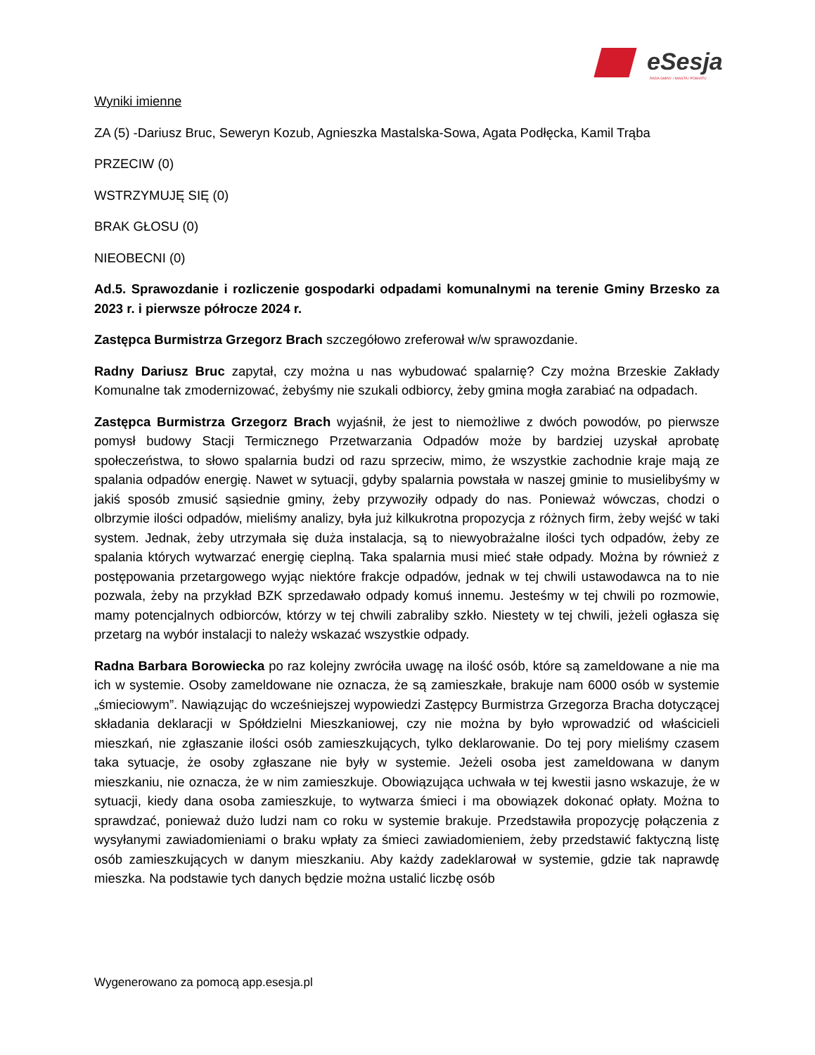eSesja
RADA GMINY / MIASTA / POWIATU
Wyniki imienne
ZA (5) -Dariusz Bruc, Seweryn Kozub, Agnieszka Mastalska-Sowa, Agata Podłęcka, Kamil Trąba
PRZECIW (0)
WSTRZYMUJĘ SIĘ (0)
BRAK GŁOSU (0)
NIEOBECNI (0)
Ad.5. Sprawozdanie i rozliczenie gospodarki odpadami komunalnymi na terenie Gminy Brzesko za 2023 r. i pierwsze półrocze 2024 r.
Zastępca Burmistrza Grzegorz Brach szczegółowo zreferował w/w sprawozdanie.
Radny Dariusz Bruc zapytał, czy można u nas wybudować spalarnię? Czy można Brzeskie Zakłady Komunalne tak zmodernizować, żebyśmy nie szukali odbiorcy, żeby gmina mogła zarabiać na odpadach.
Zastępca Burmistrza Grzegorz Brach wyjaśnił, że jest to niemożliwe z dwóch powodów, po pierwsze pomysł budowy Stacji Termicznego Przetwarzania Odpadów może by bardziej uzyskał aprobatę społeczeństwa, to słowo spalarnia budzi od razu sprzeciw, mimo, że wszystkie zachodnie kraje mają ze spalania odpadów energię. Nawet w sytuacji, gdyby spalarnia powstała w naszej gminie to musielibyśmy w jakiś sposób zmusić sąsiednie gminy, żeby przywoziły odpady do nas. Ponieważ wówczas, chodzi o olbrzymie ilości odpadów, mieliśmy analizy, była już kilkukrotna propozycja z różnych firm, żeby wejść w taki system. Jednak, żeby utrzymała się duża instalacja, są to niewyobrażalne ilości tych odpadów, żeby ze spalania których wytwarzać energię cieplną. Taka spalarnia musi mieć stałe odpady. Można by również z postępowania przetargowego wyjąc niektóre frakcje odpadów, jednak w tej chwili ustawodawca na to nie pozwala, żeby na przykład BZK sprzedawało odpady komuś innemu. Jesteśmy w tej chwili po rozmowie, mamy potencjalnych odbiorców, którzy w tej chwili zabraliby szkło. Niestety w tej chwili, jeżeli ogłasza się przetarg na wybór instalacji to należy wskazać wszystkie odpady.
Radna Barbara Borowiecka po raz kolejny zwróciła uwagę na ilość osób, które są zameldowane a nie ma ich w systemie. Osoby zameldowane nie oznacza, że są zamieszkałe, brakuje nam 6000 osób w systemie „śmieciowym”. Nawiązując do wcześniejszej wypowiedzi Zastępcy Burmistrza Grzegorza Bracha dotyczącej składania deklaracji w Spółdzielni Mieszkaniowej, czy nie można by było wprowadzić od właścicieli mieszkań, nie zgłaszanie ilości osób zamieszkujących, tylko deklarowanie. Do tej pory mieliśmy czasem taka sytuacje, że osoby zgłaszane nie były w systemie. Jeżeli osoba jest zameldowana w danym mieszkaniu, nie oznacza, że w nim zamieszkuje. Obowiązująca uchwała w tej kwestii jasno wskazuje, że w sytuacji, kiedy dana osoba zamieszkuje, to wytwarza śmieci i ma obowiązek dokonać opłaty. Można to sprawdzać, ponieważ dużo ludzi nam co roku w systemie brakuje. Przedstawiła propozycję połączenia z wysyłanymi zawiadomieniami o braku wpłaty za śmieci zawiadomieniem, żeby przedstawić faktyczną listę osób zamieszkujących w danym mieszkaniu. Aby każdy zadeklarował w systemie, gdzie tak naprawdę mieszka. Na podstawie tych danych będzie można ustalić liczbę osób
Wygenerowano za pomocą app.esesja.pl